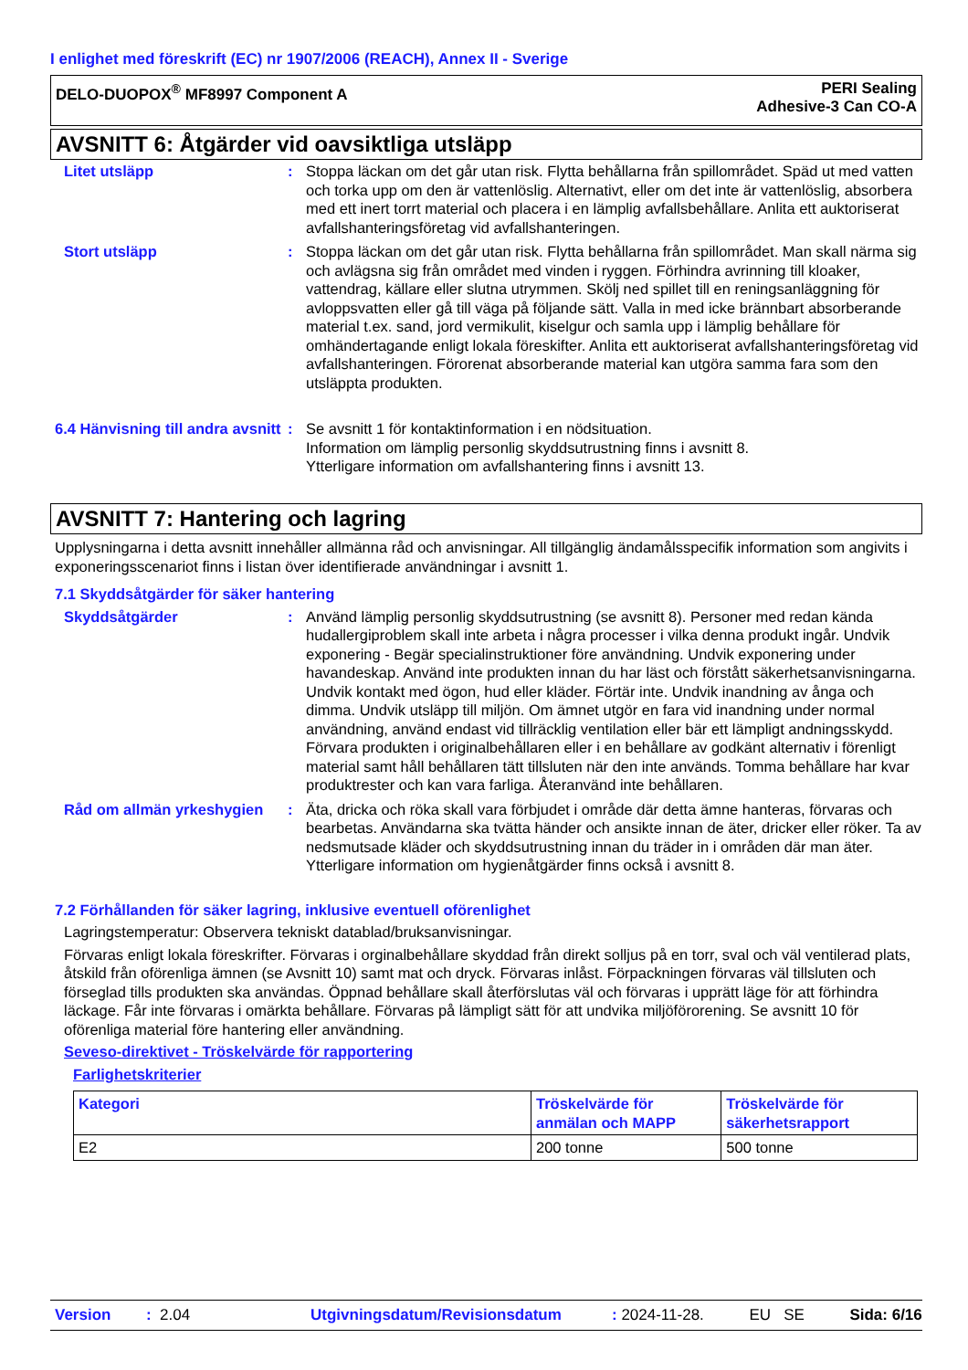I enlighet med föreskrift (EC) nr 1907/2006 (REACH), Annex II - Sverige
DELO-DUOPOX<sup>®</sup> MF8997 Component A
PERI Sealing
Adhesive-3 Can CO-A
AVSNITT 6: Åtgärder vid oavsiktliga utsläpp
Litet utsläpp : Stoppa läckan om det går utan risk. Flytta behållarna från spillområdet. Späd ut med vatten och torka upp om den är vattenlöslig. Alternativt, eller om det inte är vattenlöslig, absorbera med ett inert torrt material och placera i en lämplig avfallsbehållare. Anlita ett auktoriserat avfallshanteringsföretag vid avfallshanteringen.
Stort utsläpp : Stoppa läckan om det går utan risk. Flytta behållarna från spillområdet. Man skall närma sig och avlägsna sig från området med vinden i ryggen. Förhindra avrinning till kloaker, vattendrag, källare eller slutna utrymmen. Skölj ned spillet till en reningsanläggning för avloppsvatten eller gå till väga på följande sätt. Valla in med icke brännbart absorberande material t.ex. sand, jord vermikulit, kiselgur och samla upp i lämplig behållare för omhändertagande enligt lokala föreskifter. Anlita ett auktoriserat avfallshanteringsföretag vid avfallshanteringen. Förorenat absorberande material kan utgöra samma fara som den utsläppta produkten.
6.4 Hänvisning till andra avsnitt
: Se avsnitt 1 för kontaktinformation i en nödsituation.
Information om lämplig personlig skyddsutrustning finns i avsnitt 8.
Ytterligare information om avfallshantering finns i avsnitt 13.
AVSNITT 7: Hantering och lagring
Upplysningarna i detta avsnitt innehåller allmänna råd och anvisningar. All tillgänglig ändamålsspecifik information som angivits i exponeringsscenariot finns i listan över identifierade användningar i avsnitt 1.
7.1 Skyddsåtgärder för säker hantering
Skyddsåtgärder : Använd lämplig personlig skyddsutrustning (se avsnitt 8). Personer med redan kända hudallergiproblem skall inte arbeta i några processer i vilka denna produkt ingår. Undvik exponering - Begär specialinstruktioner före användning. Undvik exponering under havandeskap. Använd inte produkten innan du har läst och förstått säkerhetsanvisningarna. Undvik kontakt med ögon, hud eller kläder. Förtär inte. Undvik inandning av ånga och dimma. Undvik utsläpp till miljön. Om ämnet utgör en fara vid inandning under normal användning, använd endast vid tillräcklig ventilation eller bär ett lämpligt andningsskydd. Förvara produkten i originalbehållaren eller i en behållare av godkänt alternativ i förenligt material samt håll behållaren tätt tillsluten när den inte används. Tomma behållare har kvar produktrester och kan vara farliga. Återanvänd inte behållaren.
Råd om allmän yrkeshygien
: Äta, dricka och röka skall vara förbjudet i område där detta ämne hanteras, förvaras och bearbetas. Användarna ska tvätta händer och ansikte innan de äter, dricker eller röker. Ta av nedsmutsade kläder och skyddsutrustning innan du träder in i områden där man äter. Ytterligare information om hygienåtgärder finns också i avsnitt 8.
7.2 Förhållanden för säker lagring, inklusive eventuell oförenlighet
Lagringstemperatur: Observera tekniskt datablad/bruksanvisningar.
Förvaras enligt lokala föreskrifter. Förvaras i orginalbehållare skyddad från direkt solljus på en torr, sval och väl ventilerad plats, åtskild från oförenliga ämnen (se Avsnitt 10) samt mat och dryck. Förvaras inlåst. Förpackningen förvaras väl tillsluten och förseglad tills produkten ska användas. Öppnad behållare skall återförslutas väl och förvaras i upprätt läge för att förhindra läckage. Får inte förvaras i omärkta behållare. Förvaras på lämpligt sätt för att undvika miljöförorening. Se avsnitt 10 för oförenliga material före hantering eller användning.
Seveso-direktivet - Tröskelvärde för rapportering
Farlighetskriterier
| Kategori | Tröskelvärde för anmälan och MAPP | Tröskelvärde för säkerhetsrapport |
| --- | --- | --- |
| E2 | 200 tonne | 500 tonne |
Version: 2.04 Utgivningsdatum/Revisionsdatum: 2024-11-28. EU SE Sida: 6/16